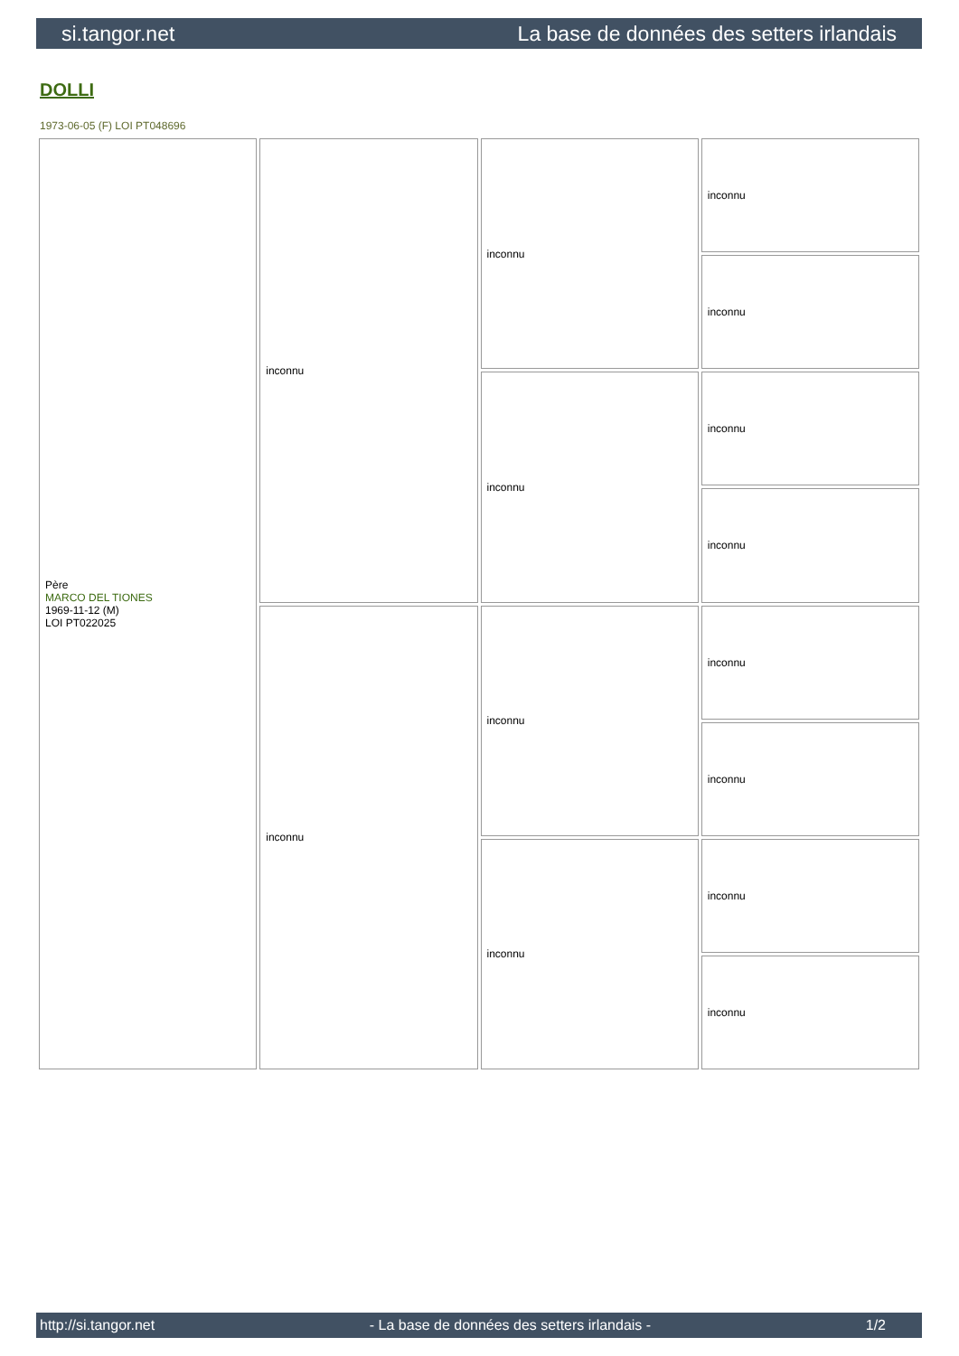si.tangor.net La base de données des setters irlandais
DOLLI
1973-06-05 (F) LOI PT048696
| Père MARCO DEL TIONES 1969-11-12 (M) LOI PT022025 | inconnu | inconnu | inconnu |
| | | | inconnu |
| | | inconnu | inconnu |
| | | | inconnu |
| | inconnu | inconnu | inconnu |
| | | | inconnu |
| | | inconnu | inconnu |
| | | | inconnu |
http://si.tangor.net - La base de données des setters irlandais - 1/2